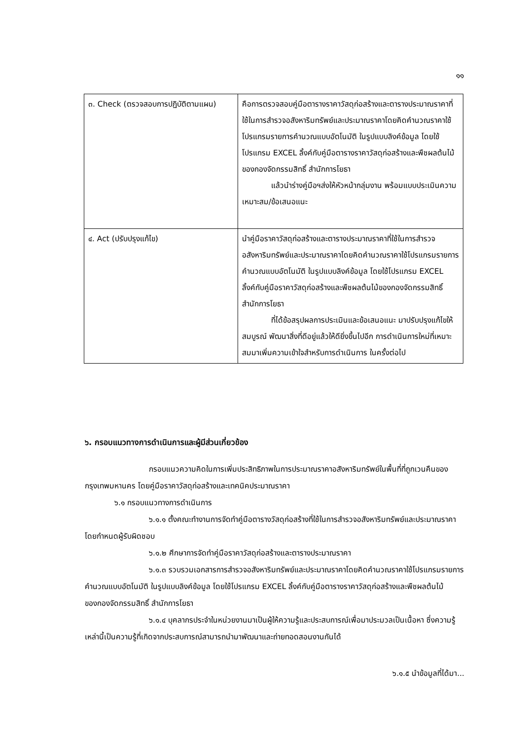๑๑
| ๓. Check (ตรวจสอบการปฏิบัติตามแผน) | คือการตรวจสอบคู่มือตารางราคาวัสดุก่อสร้างและตารางประมาณราคาที่ใช้ในการสำรวจอสังหาริมทรัพย์และประมาณราคาโดยคิดคำนวณราคาใช้โปรแกรมรายการคำนวณแบบอัตโนมัติ ในรูปแบบลิงค์ข้อมูล โดยใช้โปรแกรม EXCEL ลิ้งค์กับคู่มือตารางราคาวัสดุก่อสร้างและพืชผลต้นไม้ของกองจัดกรรมสิทธิ์ สำนักการโยธา แล้วนำร่างคู่มือฯส่งให้หัวหน้ากลุ่มงาน พร้อมแบบประเมินความเหมาะสม/ข้อเสนอแนะ |
| ๔. Act (ปรับปรุงแก้ไข) | นำคู่มือราคาวัสดุก่อสร้างและตารางประมาณราคาที่ใช้ในการสำรวจอสังหาริมทรัพย์และประมาณราคาโดยคิดคำนวณราคาใช้โปรแกรมรายการคำนวณแบบอัตโนมัติ ในรูปแบบลิงค์ข้อมูล โดยใช้โปรแกรม EXCEL ลิ้งค์กับคู่มือราคาวัสดุก่อสร้างและพืชผลต้นไม้ของกองจัดกรรมสิทธิ์ สำนักการโยธา ที่ได้ข้อสรุปผลการประเมินและข้อเสนอแนะ มาปรับปรุงแก้ไขให้สมบูรณ์ พัฒนาสิ่งที่ดีอยู่แล้วให้ดียิ่งขึ้นไปอีก การดำเนินการใหม่ที่เหมาะสมมาเพิ่มความเข้าใจสำหรับการดำเนินการ ในครั้งต่อไป |
๖. กรอบแนวทางการดำเนินการและผู้มีส่วนเกี่ยวข้อง
กรอบแนวความคิดในการเพิ่มประสิทธิภาพในการประมาณราคาอสังหาริมทรัพย์ในพื้นที่ที่ถูกเวนคืนของกรุงเทพมหานคร โดยคู่มือราคาวัสดุก่อสร้างและเทคนิคประมาณราคา
๖.๑ กรอบแนวทางการดำเนินการ
๖.๑.๑ ตั้งคณะทำงานการจัดทำคู่มือตารางวัสดุก่อสร้างที่ใช้ในการสำรวจอสังหาริมทรัพย์และประมาณราคา โดยกำหนดผู้รับผิดชอบ
๖.๑.๒ ศึกษาการจัดทำคู่มือราคาวัสดุก่อสร้างและตารางประมาณราคา
๖.๑.๓ รวบรวมเอกสารการสำรวจอสังหาริมทรัพย์และประมาณราคาโดยคิดคำนวณราคาใช้โปรแกรมรายการคำนวณแบบอัตโนมัติ ในรูปแบบลิงค์ข้อมูล โดยใช้โปรแกรม EXCEL ลิ้งค์กับคู่มือตารางราคาวัสดุก่อสร้างและพืชผลต้นไม้ของกองจัดกรรมสิทธิ์ สำนักการโยธา
๖.๑.๔ บุคลากรประจำในหน่วยงานมาเป็นผู้ให้ความรู้และประสบการณ์เพื่อมาประมวลเป็นเนื้อหา ซึ่งความรู้เหล่านี้เป็นความรู้ที่เกิดจากประสบการณ์สามารถนำมาพัฒนาและถ่ายทอดสอนงานกันได้
๖.๑.๕ นำข้อมูลที่ได้มา...